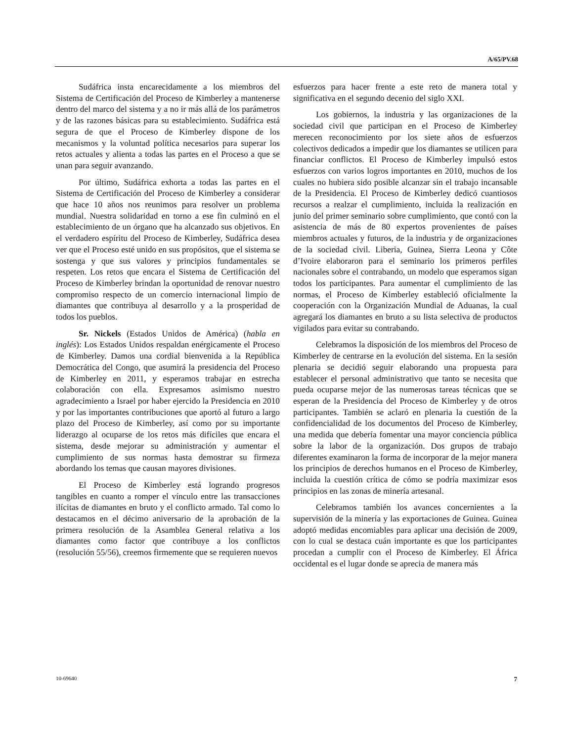A/65/PV.68
Sudáfrica insta encarecidamente a los miembros del Sistema de Certificación del Proceso de Kimberley a mantenerse dentro del marco del sistema y a no ir más allá de los parámetros y de las razones básicas para su establecimiento. Sudáfrica está segura de que el Proceso de Kimberley dispone de los mecanismos y la voluntad política necesarios para superar los retos actuales y alienta a todas las partes en el Proceso a que se unan para seguir avanzando.
Por último, Sudáfrica exhorta a todas las partes en el Sistema de Certificación del Proceso de Kimberley a considerar que hace 10 años nos reunimos para resolver un problema mundial. Nuestra solidaridad en torno a ese fin culminó en el establecimiento de un órgano que ha alcanzado sus objetivos. En el verdadero espíritu del Proceso de Kimberley, Sudáfrica desea ver que el Proceso esté unido en sus propósitos, que el sistema se sostenga y que sus valores y principios fundamentales se respeten. Los retos que encara el Sistema de Certificación del Proceso de Kimberley brindan la oportunidad de renovar nuestro compromiso respecto de un comercio internacional limpio de diamantes que contribuya al desarrollo y a la prosperidad de todos los pueblos.
Sr. Nickels (Estados Unidos de América) (habla en inglés): Los Estados Unidos respaldan enérgicamente el Proceso de Kimberley. Damos una cordial bienvenida a la República Democrática del Congo, que asumirá la presidencia del Proceso de Kimberley en 2011, y esperamos trabajar en estrecha colaboración con ella. Expresamos asimismo nuestro agradecimiento a Israel por haber ejercido la Presidencia en 2010 y por las importantes contribuciones que aportó al futuro a largo plazo del Proceso de Kimberley, así como por su importante liderazgo al ocuparse de los retos más difíciles que encara el sistema, desde mejorar su administración y aumentar el cumplimiento de sus normas hasta demostrar su firmeza abordando los temas que causan mayores divisiones.
El Proceso de Kimberley está logrando progresos tangibles en cuanto a romper el vínculo entre las transacciones ilícitas de diamantes en bruto y el conflicto armado. Tal como lo destacamos en el décimo aniversario de la aprobación de la primera resolución de la Asamblea General relativa a los diamantes como factor que contribuye a los conflictos (resolución 55/56), creemos firmemente que se requieren nuevos
esfuerzos para hacer frente a este reto de manera total y significativa en el segundo decenio del siglo XXI.
Los gobiernos, la industria y las organizaciones de la sociedad civil que participan en el Proceso de Kimberley merecen reconocimiento por los siete años de esfuerzos colectivos dedicados a impedir que los diamantes se utilicen para financiar conflictos. El Proceso de Kimberley impulsó estos esfuerzos con varios logros importantes en 2010, muchos de los cuales no hubiera sido posible alcanzar sin el trabajo incansable de la Presidencia. El Proceso de Kimberley dedicó cuantiosos recursos a realzar el cumplimiento, incluida la realización en junio del primer seminario sobre cumplimiento, que contó con la asistencia de más de 80 expertos provenientes de países miembros actuales y futuros, de la industria y de organizaciones de la sociedad civil. Liberia, Guinea, Sierra Leona y Côte d’Ivoire elaboraron para el seminario los primeros perfiles nacionales sobre el contrabando, un modelo que esperamos sigan todos los participantes. Para aumentar el cumplimiento de las normas, el Proceso de Kimberley estableció oficialmente la cooperación con la Organización Mundial de Aduanas, la cual agregará los diamantes en bruto a su lista selectiva de productos vigilados para evitar su contrabando.
Celebramos la disposición de los miembros del Proceso de Kimberley de centrarse en la evolución del sistema. En la sesión plenaria se decidió seguir elaborando una propuesta para establecer el personal administrativo que tanto se necesita que pueda ocuparse mejor de las numerosas tareas técnicas que se esperan de la Presidencia del Proceso de Kimberley y de otros participantes. También se aclaró en plenaria la cuestión de la confidencialidad de los documentos del Proceso de Kimberley, una medida que debería fomentar una mayor conciencia pública sobre la labor de la organización. Dos grupos de trabajo diferentes examinaron la forma de incorporar de la mejor manera los principios de derechos humanos en el Proceso de Kimberley, incluida la cuestión crítica de cómo se podría maximizar esos principios en las zonas de minería artesanal.
Celebramos también los avances concernientes a la supervisión de la minería y las exportaciones de Guinea. Guinea adoptó medidas encomiables para aplicar una decisión de 2009, con lo cual se destaca cuán importante es que los participantes procedan a cumplir con el Proceso de Kimberley. El África occidental es el lugar donde se aprecia de manera más
10-69640 7